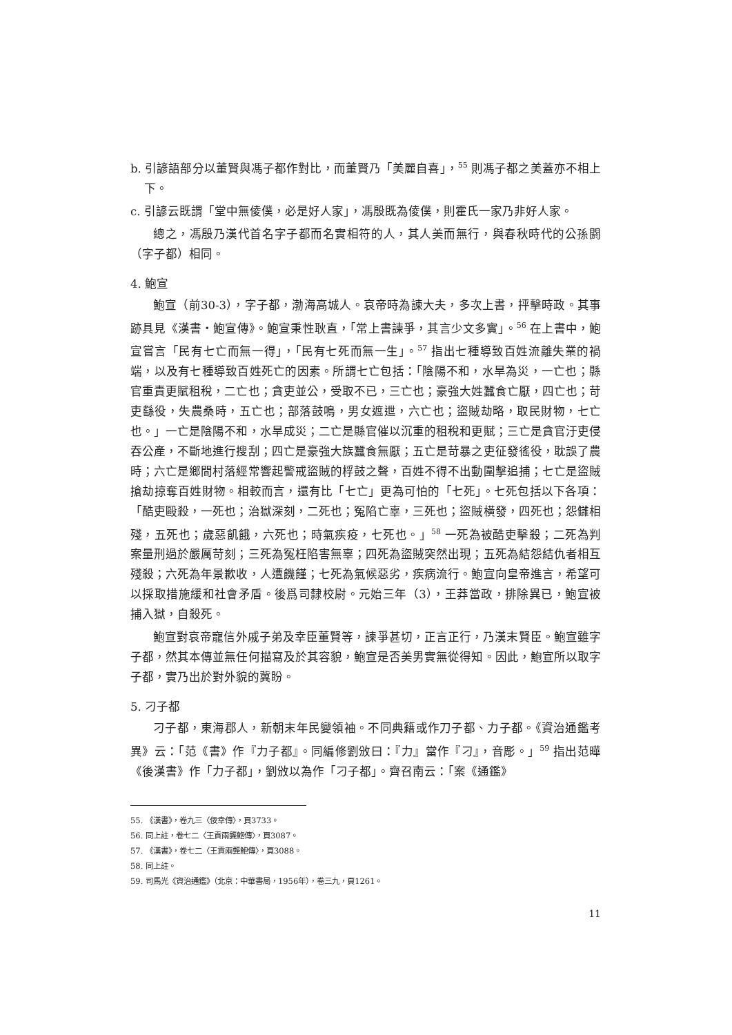b. 引諺語部分以董賢與馮子都作對比，而董賢乃「美麗自喜」，<sup>55</sup> 則馮子都之美蓋亦不相上下。
c. 引諺云既謂「堂中無倰僕，必是好人家」，馮殷既為倰僕，則霍氏一家乃非好人家。
總之，馮殷乃漢代首名字子都而名實相符的人，其人美而無行，與春秋時代的公孫閼（字子都）相同。
4. 鮑宣
鮑宣（前30-3），字子都，渤海高城人。哀帝時為諫大夫，多次上書，抨擊時政。其事跡具見《漢書・鮑宣傳》。鮑宣秉性耿直，「常上書諫爭，其言少文多實」。<sup>56</sup> 在上書中，鮑宣嘗言「民有七亡而無一得」，「民有七死而無一生」。<sup>57</sup> 指出七種導致百姓流離失業的禍端，以及有七種導致百姓死亡的因素。所謂七亡包括：「陰陽不和，水旱為災，一亡也；縣官重責更賦租稅，二亡也；貪吏並公，受取不已，三亡也；豪強大姓蠶食亡厭，四亡也；苛吏繇役，失農桑時，五亡也；部落鼓鳴，男女遮迣，六亡也；盜賊劫略，取民財物，七亡也。」一亡是陰陽不和，水旱成災；二亡是縣官催以沉重的租稅和更賦；三亡是貪官汙吏侵吞公產，不斷地進行搜刮；四亡是豪強大族蠶食無厭；五亡是苛暴之吏征發徭役，耽誤了農時；六亡是鄉間村落經常響起警戒盜賊的桴鼓之聲，百姓不得不出動圍擊追捕；七亡是盜賊搶劫掠奪百姓財物。相較而言，還有比「七亡」更為可怕的「七死」。七死包括以下各項：「酷吏毆殺，一死也；治獄深刻，二死也；冤陷亡辜，三死也；盜賊橫發，四死也；怨讎相殘，五死也；歲惡飢餓，六死也；時氣疾疫，七死也。」<sup>58</sup> 一死為被酷吏擊殺；二死為判案量刑過於嚴厲苛刻；三死為冤枉陷害無辜；四死為盜賊突然出現；五死為結怨結仇者相互殘殺；六死為年景歉收，人遭饑饉；七死為氣候惡劣，疾病流行。鮑宣向皇帝進言，希望可以採取措施緩和社會矛盾。後爲司隸校尉。元始三年（3），王莽當政，排除異已，鮑宣被捕入獄，自殺死。
鮑宣對哀帝寵信外戚子弟及幸臣董賢等，諫爭甚切，正言正行，乃漢末賢臣。鮑宣雖字子都，然其本傳並無任何描寫及於其容貌，鮑宣是否美男實無從得知。因此，鮑宣所以取字子都，實乃出於對外貌的冀盼。
5. 刁子都
刁子都，東海郡人，新朝末年民變領袖。不同典籍或作刀子都、力子都。《資治通鑑考異》云：「范《書》作『力子都』。同編修劉攽曰：『力』當作『刁』，音彫。」<sup>59</sup> 指出范曄《後漢書》作「力子都」，劉攽以為作「刁子都」。齊召南云：「案《通鑑》
55. 《漢書》，卷九三〈佞幸傳〉，頁3733。
56. 同上註，卷七二〈王貢兩龔鮑傳〉，頁3087。
57. 《漢書》，卷七二〈王貢兩龔鮑傳〉，頁3088。
58. 同上註。
59. 司馬光《資治通鑑》（北京：中華書局，1956年），卷三九，頁1261。
11